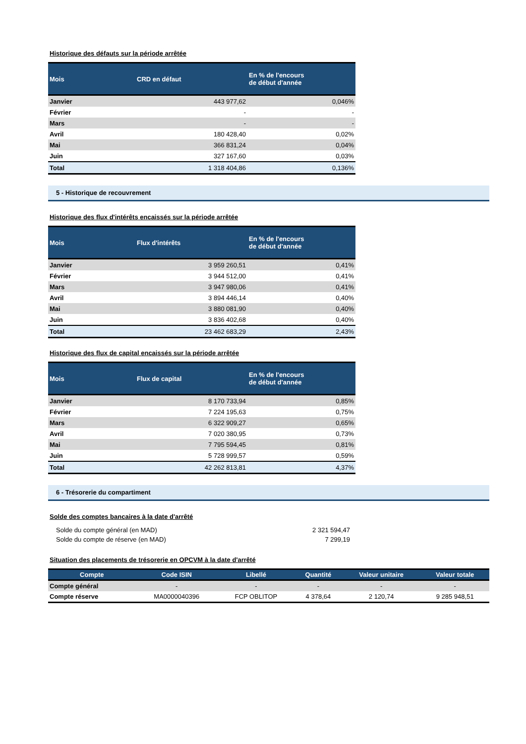Historique des défauts sur la période arrêtée
| Mois | CRD en défaut | En % de l'encours de début d'année |
| --- | --- | --- |
| Janvier | 443 977,62 | 0,046% |
| Février | - | - |
| Mars | - | - |
| Avril | 180 428,40 | 0,02% |
| Mai | 366 831,24 | 0,04% |
| Juin | 327 167,60 | 0,03% |
| Total | 1 318 404,86 | 0,136% |
5 - Historique de recouvrement
Historique des flux d'intérêts encaissés sur la période arrêtée
| Mois | Flux d'intérêts | En % de l'encours de début d'année |
| --- | --- | --- |
| Janvier | 3 959 260,51 | 0,41% |
| Février | 3 944 512,00 | 0,41% |
| Mars | 3 947 980,06 | 0,41% |
| Avril | 3 894 446,14 | 0,40% |
| Mai | 3 880 081,90 | 0,40% |
| Juin | 3 836 402,68 | 0,40% |
| Total | 23 462 683,29 | 2,43% |
Historique des flux de capital encaissés sur la période arrêtée
| Mois | Flux de capital | En % de l'encours de début d'année |
| --- | --- | --- |
| Janvier | 8 170 733,94 | 0,85% |
| Février | 7 224 195,63 | 0,75% |
| Mars | 6 322 909,27 | 0,65% |
| Avril | 7 020 380,95 | 0,73% |
| Mai | 7 795 594,45 | 0,81% |
| Juin | 5 728 999,57 | 0,59% |
| Total | 42 262 813,81 | 4,37% |
6 - Trésorerie du compartiment
Solde des comptes bancaires à la date d'arrêté
| Solde du compte général (en MAD) | 2 321 594,47 |
| Solde du compte de réserve (en MAD) | 7 299,19 |
Situation des placements de trésorerie en OPCVM à la date d'arrêté
| Compte | Code ISIN | Libellé | Quantité | Valeur unitaire | Valeur totale |
| --- | --- | --- | --- | --- | --- |
| Compte général | - | - | - | - | - |
| Compte réserve | MA0000040396 | FCP OBLITOP | 4 378,64 | 2 120,74 | 9 285 948,51 |